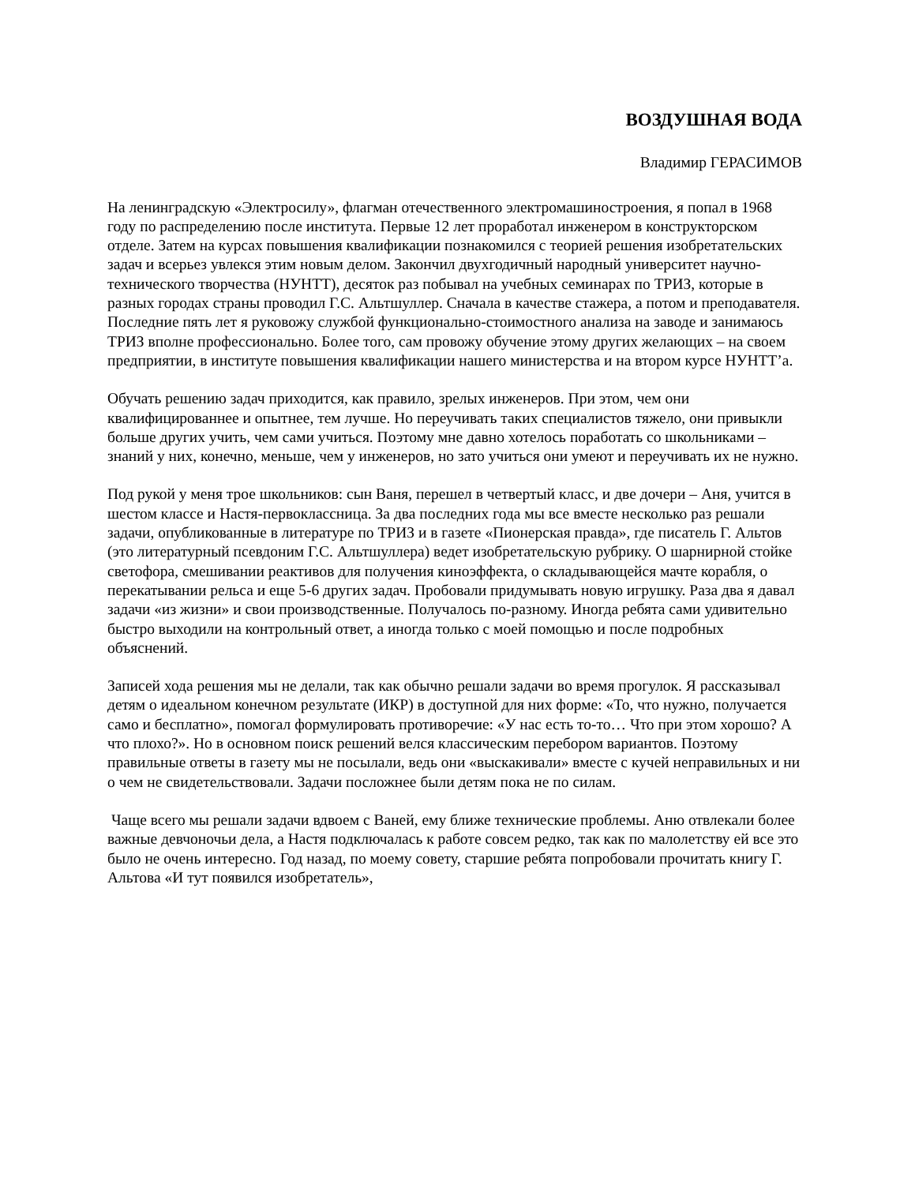ВОЗДУШНАЯ ВОДА
Владимир ГЕРАСИМОВ
На ленинградскую «Электросилу», флагман отечественного электромашиностроения, я попал в 1968 году по распределению после института. Первые 12 лет проработал инженером в конструкторском отделе. Затем на курсах повышения квалификации познакомился с теорией решения изобретательских задач и всерьез увлекся этим новым делом. Закончил двухгодичный народный университет научно-технического творчества (НУНТТ), десяток раз побывал на учебных семинарах по ТРИЗ, которые в разных городах страны проводил Г.С. Альтшуллер. Сначала в качестве стажера, а потом и преподавателя. Последние пять лет я руковожу службой функционально-стоимостного анализа на заводе и занимаюсь ТРИЗ вполне профессионально. Более того, сам провожу обучение этому других желающих – на своем предприятии, в институте повышения квалификации нашего министерства и на втором курсе НУНТТ’а.
Обучать решению задач приходится, как правило, зрелых инженеров. При этом, чем они квалифицированнее и опытнее, тем лучше. Но переучивать таких специалистов тяжело, они привыкли больше других учить, чем сами учиться. Поэтому мне давно хотелось поработать со школьниками – знаний у них, конечно, меньше, чем у инженеров, но зато учиться они умеют и переучивать их не нужно.
Под рукой у меня трое школьников: сын Ваня, перешел в четвертый класс, и две дочери – Аня, учится в шестом классе и Настя-первоклассница. За два последних года мы все вместе несколько раз решали задачи, опубликованные в литературе по ТРИЗ и в газете «Пионерская правда», где писатель Г. Альтов (это литературный псевдоним Г.С. Альтшуллера) ведет изобретательскую рубрику. О шарнирной стойке светофора, смешивании реактивов для получения киноэффекта, о складывающейся мачте корабля, о перекатывании рельса и еще 5-6 других задач. Пробовали придумывать новую игрушку. Раза два я давал задачи «из жизни» и свои производственные. Получалось по-разному. Иногда ребята сами удивительно быстро выходили на контрольный ответ, а иногда только с моей помощью и после подробных объяснений.
Записей хода решения мы не делали, так как обычно решали задачи во время прогулок. Я рассказывал детям о идеальном конечном результате (ИКР) в доступной для них форме: «То, что нужно, получается само и бесплатно», помогал формулировать противоречие: «У нас есть то-то… Что при этом хорошо? А что плохо?». Но в основном поиск решений велся классическим перебором вариантов. Поэтому правильные ответы в газету мы не посылали, ведь они «выскакивали» вместе с кучей неправильных и ни о чем не свидетельствовали. Задачи посложнее были детям пока не по силам.
Чаще всего мы решали задачи вдвоем с Ваней, ему ближе технические проблемы. Аню отвлекали более важные девчоночьи дела, а Настя подключалась к работе совсем редко, так как по малолетству ей все это было не очень интересно. Год назад, по моему совету, старшие ребята попробовали прочитать книгу Г. Альтова «И тут появился изобретатель»,